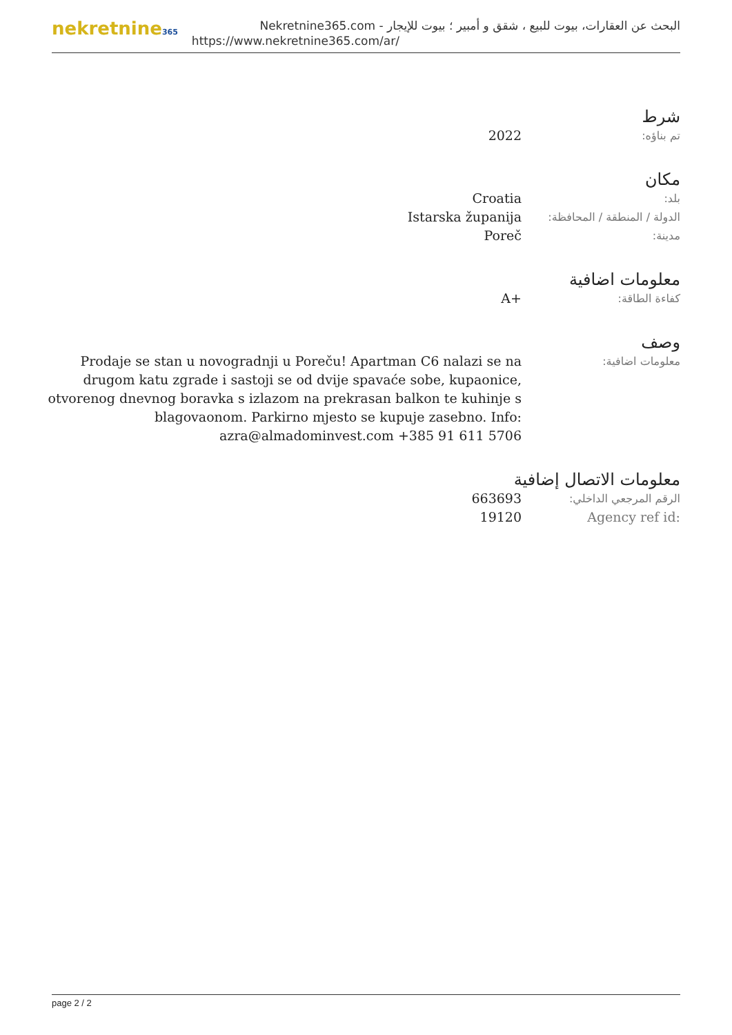nekretnine365
البحث عن العقارات، بيوت للبيع ، شقق و أمبير ؛ بيوت للإيجار - Nekretnine365.com
https://www.nekretnine365.com/ar/
شرط
| تم بناؤه: | 2022 |
مكان
| بلد: | Croatia |
| الدولة / المنطقة / المحافظة: | Istarska županija |
| مدينة: | Poreč |
معلومات اضافية
| كفاءة الطاقة: | A+ |
وصف
| معلومات اضافية: | Prodaje se stan u novogradnji u Poreču! Apartman C6 nalazi se na drugom katu zgrade i sastoji se od dvije spavaće sobe, kupaonice, otvorenog dnevnog boravka s izlazom na prekrasan balkon te kuhinje s blagovaonom. Parkirno mjesto se kupuje zasebno. Info: azra@almadominvest.com +385 91 611 5706 |
معلومات الاتصال إضافية
| الرقم المرجعي الداخلي: | 663693 |
| Agency ref id: | 19120 |
page 2 / 2